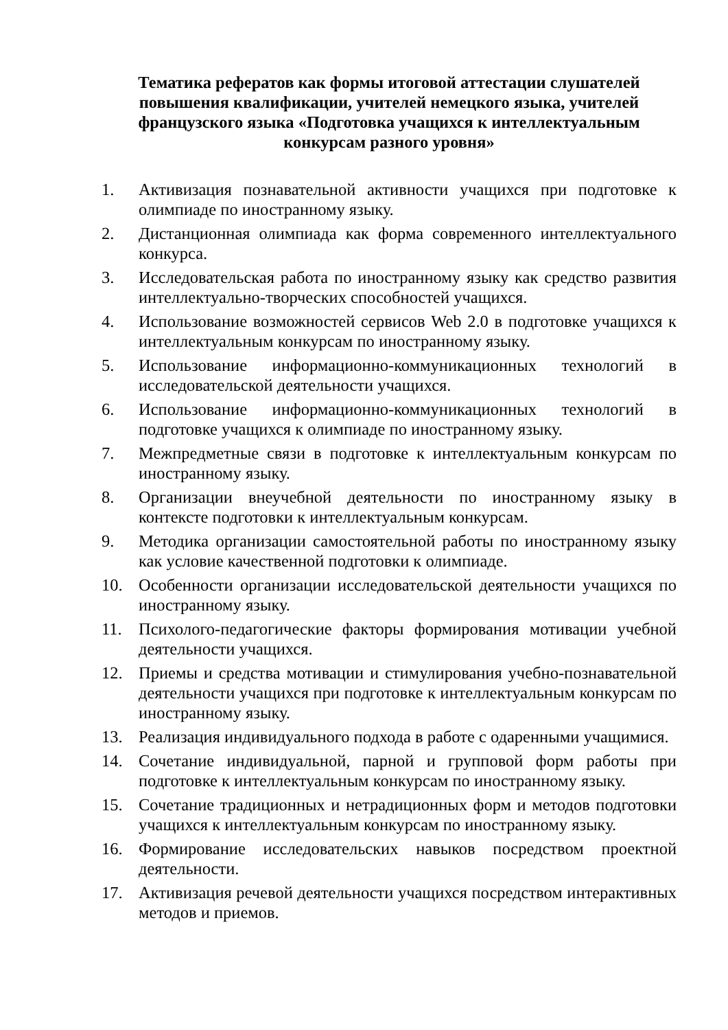Тематика рефератов как формы итоговой аттестации слушателей повышения квалификации, учителей немецкого языка, учителей французского языка «Подготовка учащихся к интеллектуальным конкурсам разного уровня»
1. Активизация познавательной активности учащихся при подготовке к олимпиаде по иностранному языку.
2. Дистанционная олимпиада как форма современного интеллектуального конкурса.
3. Исследовательская работа по иностранному языку как средство развития интеллектуально-творческих способностей учащихся.
4. Использование возможностей сервисов Web 2.0 в подготовке учащихся к интеллектуальным конкурсам по иностранному языку.
5. Использование информационно-коммуникационных технологий в исследовательской деятельности учащихся.
6. Использование информационно-коммуникационных технологий в подготовке учащихся к олимпиаде по иностранному языку.
7. Межпредметные связи в подготовке к интеллектуальным конкурсам по иностранному языку.
8. Организации внеучебной деятельности по иностранному языку в контексте подготовки к интеллектуальным конкурсам.
9. Методика организации самостоятельной работы по иностранному языку как условие качественной подготовки к олимпиаде.
10. Особенности организации исследовательской деятельности учащихся по иностранному языку.
11. Психолого-педагогические факторы формирования мотивации учебной деятельности учащихся.
12. Приемы и средства мотивации и стимулирования учебно-познавательной деятельности учащихся при подготовке к интеллектуальным конкурсам по иностранному языку.
13. Реализация индивидуального подхода в работе с одаренными учащимися.
14. Сочетание индивидуальной, парной и групповой форм работы при подготовке к интеллектуальным конкурсам по иностранному языку.
15. Сочетание традиционных и нетрадиционных форм и методов подготовки учащихся к интеллектуальным конкурсам по иностранному языку.
16. Формирование исследовательских навыков посредством проектной деятельности.
17. Активизация речевой деятельности учащихся посредством интерактивных методов и приемов.